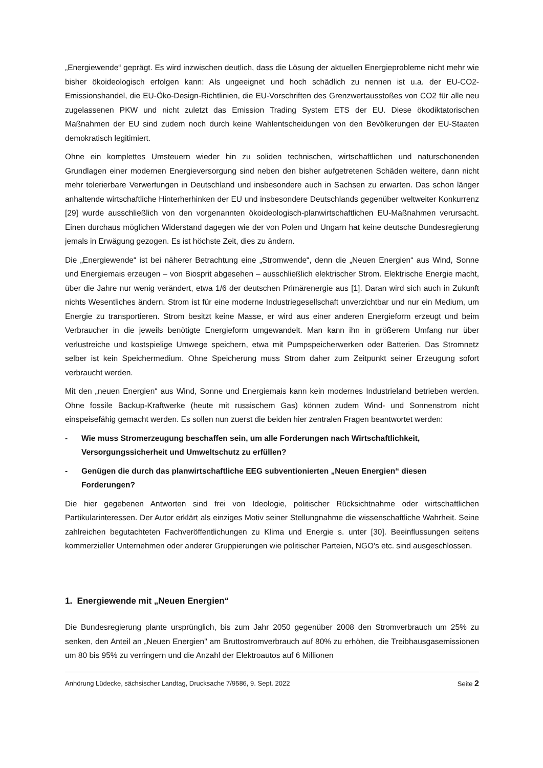„Energiewende“ geprägt. Es wird inzwischen deutlich, dass die Lösung der aktuellen Energieprobleme nicht mehr wie bisher ökoideologisch erfolgen kann: Als ungeeignet und hoch schädlich zu nennen ist u.a. der EU-CO2-Emissionshandel, die EU-Öko-Design-Richtlinien, die EU-Vorschriften des Grenzwertausstoßes von CO2 für alle neu zugelassenen PKW und nicht zuletzt das Emission Trading System ETS der EU. Diese ökodiktatorischen Maßnahmen der EU sind zudem noch durch keine Wahlentscheidungen von den Bevölkerungen der EU-Staaten demokratisch legitimiert.
Ohne ein komplettes Umsteuern wieder hin zu soliden technischen, wirtschaftlichen und naturschonenden Grundlagen einer modernen Energieversorgung sind neben den bisher aufgetretenen Schäden weitere, dann nicht mehr tolerierbare Verwerfungen in Deutschland und insbesondere auch in Sachsen zu erwarten. Das schon länger anhaltende wirtschaftliche Hinterherhinken der EU und insbesondere Deutschlands gegenüber weltweiter Konkurrenz [29] wurde ausschließlich von den vorgenannten ökoideologisch-planwirtschaftlichen EU-Maßnahmen verursacht. Einen durchaus möglichen Widerstand dagegen wie der von Polen und Ungarn hat keine deutsche Bundesregierung jemals in Erwägung gezogen. Es ist höchste Zeit, dies zu ändern.
Die „Energiewende“ ist bei näherer Betrachtung eine „Stromwende“, denn die „Neuen Energien“ aus Wind, Sonne und Energiemais erzeugen – von Biosprit abgesehen – ausschließlich elektrischer Strom. Elektrische Energie macht, über die Jahre nur wenig verändert, etwa 1/6 der deutschen Primärenergie aus [1]. Daran wird sich auch in Zukunft nichts Wesentliches ändern. Strom ist für eine moderne Industriegesellschaft unverzichtbar und nur ein Medium, um Energie zu transportieren. Strom besitzt keine Masse, er wird aus einer anderen Energieform erzeugt und beim Verbraucher in die jeweils benötigte Energieform umgewandelt. Man kann ihn in größerem Umfang nur über verlustreiche und kostspielige Umwege speichern, etwa mit Pumpspeicherwerken oder Batterien. Das Stromnetz selber ist kein Speichermedium. Ohne Speicherung muss Strom daher zum Zeitpunkt seiner Erzeugung sofort verbraucht werden.
Mit den „neuen Energien“ aus Wind, Sonne und Energiemais kann kein modernes Industrieland betrieben werden. Ohne fossile Backup-Kraftwerke (heute mit russischem Gas) können zudem Wind- und Sonnenstrom nicht einspeisefähig gemacht werden. Es sollen nun zuerst die beiden hier zentralen Fragen beantwortet werden:
- Wie muss Stromerzeugung beschaffen sein, um alle Forderungen nach Wirtschaftlichkeit, Versorgungssicherheit und Umweltschutz zu erfüllen?
- Genügen die durch das planwirtschaftliche EEG subventionierten „Neuen Energien“ diesen Forderungen?
Die hier gegebenen Antworten sind frei von Ideologie, politischer Rücksichtnahme oder wirtschaftlichen Partikularinteressen. Der Autor erklärt als einziges Motiv seiner Stellungnahme die wissenschaftliche Wahrheit. Seine zahlreichen begutachteten Fachveröffentlichungen zu Klima und Energie s. unter [30]. Beeinflussungen seitens kommerzieller Unternehmen oder anderer Gruppierungen wie politischer Parteien, NGO's etc. sind ausgeschlossen.
1. Energiewende mit „Neuen Energien“
Die Bundesregierung plante ursprünglich, bis zum Jahr 2050 gegenüber 2008 den Stromverbrauch um 25% zu senken, den Anteil an „Neuen Energien" am Bruttostromverbrauch auf 80% zu erhöhen, die Treibhausgasemissionen um 80 bis 95% zu verringern und die Anzahl der Elektroautos auf 6 Millionen
Anhörung Lüdecke, sächsischer Landtag, Drucksache 7/9586, 9. Sept. 2022 Seite 2